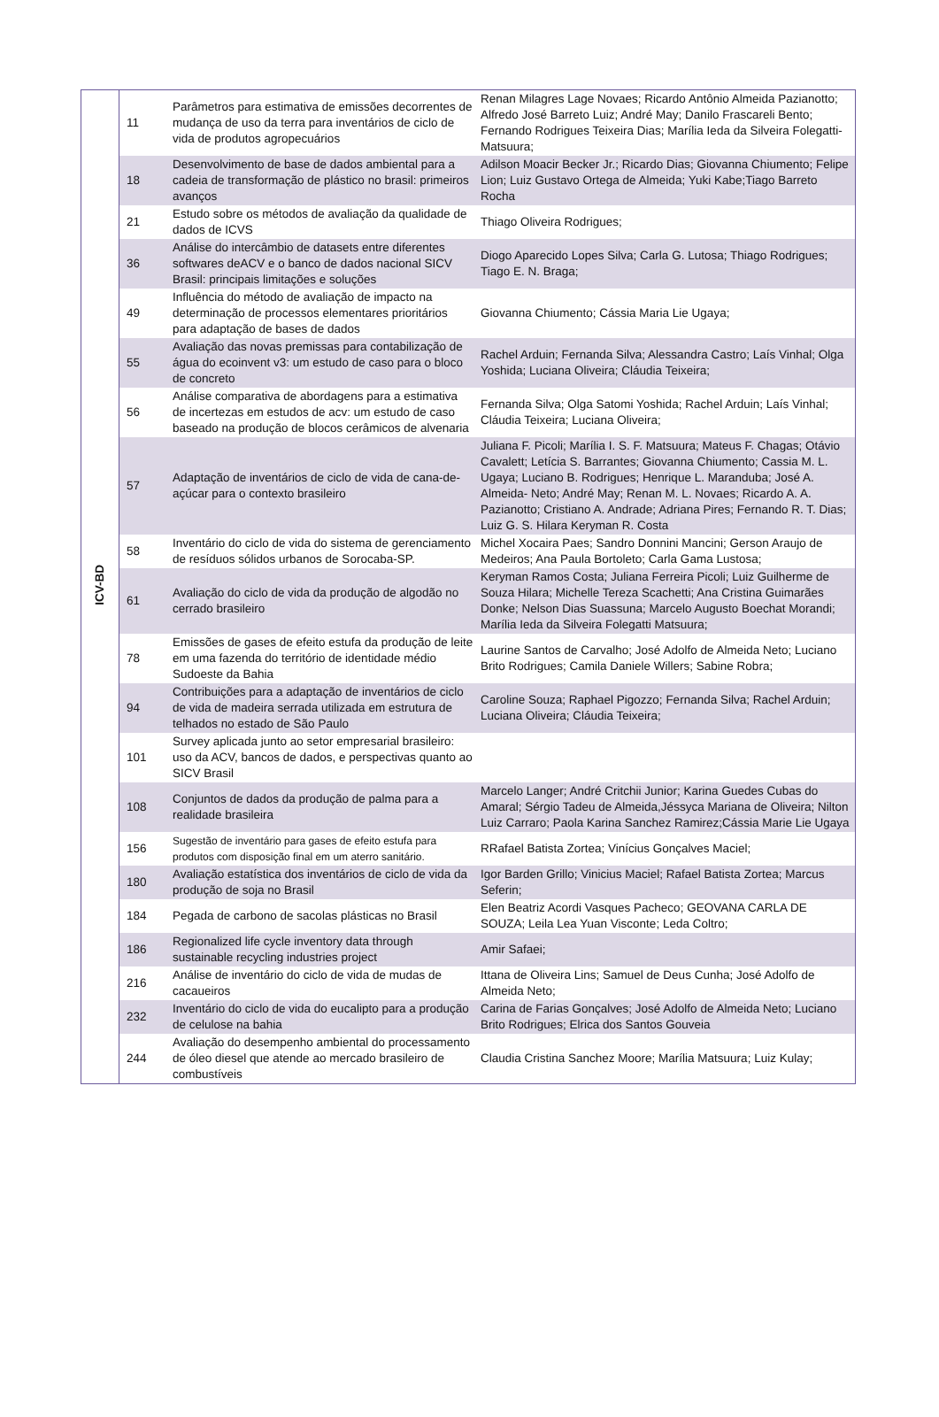| ICV-BD | 11 | Parâmetros para estimativa de emissões decorrentes de mudança de uso da terra para inventários de ciclo de vida de produtos agropecuários | Renan Milagres Lage Novaes; Ricardo Antônio Almeida Pazianotto; Alfredo José Barreto Luiz; André May; Danilo Frascareli Bento; Fernando Rodrigues Teixeira Dias; Marília Ieda da Silveira Folegatti-Matsuura; |
| | 18 | Desenvolvimento de base de dados ambiental para a cadeia de transformação de plástico no brasil: primeiros avanços | Adilson Moacir Becker Jr.; Ricardo Dias; Giovanna Chiumento; Felipe Lion; Luiz Gustavo Ortega de Almeida; Yuki Kabe;Tiago Barreto Rocha |
| | 21 | Estudo sobre os métodos de avaliação da qualidade de dados de ICVS | Thiago Oliveira Rodrigues; |
| | 36 | Análise do intercâmbio de datasets entre diferentes softwares deACV e o banco de dados nacional SICV Brasil: principais limitações e soluções | Diogo Aparecido Lopes Silva; Carla G. Lutosa; Thiago Rodrigues; Tiago E. N. Braga; |
| | 49 | Influência do método de avaliação de impacto na determinação de processos elementares prioritários para adaptação de bases de dados | Giovanna Chiumento; Cássia Maria Lie Ugaya; |
| | 55 | Avaliação das novas premissas para contabilização de água do ecoinvent v3: um estudo de caso para o bloco de concreto | Rachel Arduin; Fernanda Silva; Alessandra Castro; Laís Vinhal; Olga Yoshida; Luciana Oliveira; Cláudia Teixeira; |
| | 56 | Análise comparativa de abordagens para a estimativa de incertezas em estudos de acv: um estudo de caso baseado na produção de blocos cerâmicos de alvenaria | Fernanda Silva; Olga Satomi Yoshida; Rachel Arduin; Laís Vinhal; Cláudia Teixeira; Luciana Oliveira; |
| | 57 | Adaptação de inventários de ciclo de vida de cana-de-açúcar para o contexto brasileiro | Juliana F. Picoli; Marília I. S. F. Matsuura; Mateus F. Chagas; Otávio Cavalett; Letícia S. Barrantes; Giovanna Chiumento; Cassia M. L. Ugaya; Luciano B. Rodrigues; Henrique L. Maranduba; José A. Almeida- Neto; André May; Renan M. L. Novaes; Ricardo A. A. Pazianotto; Cristiano A. Andrade; Adriana Pires; Fernando R. T. Dias; Luiz G. S. Hilara Keryman R. Costa |
| | 58 | Inventário do ciclo de vida do sistema de gerenciamento de resíduos sólidos urbanos de Sorocaba-SP. | Michel Xocaira Paes; Sandro Donnini Mancini; Gerson Araujo de Medeiros; Ana Paula Bortoleto; Carla Gama Lustosa; |
| | 61 | Avaliação do ciclo de vida da produção de algodão no cerrado brasileiro | Keryman Ramos Costa; Juliana Ferreira Picoli; Luiz Guilherme de Souza Hilara; Michelle Tereza Scachetti; Ana Cristina Guimarães Donke; Nelson Dias Suassuna; Marcelo Augusto Boechat Morandi; Marília Ieda da Silveira Folegatti Matsuura; |
| | 78 | Emissões de gases de efeito estufa da produção de leite em uma fazenda do território de identidade médio Sudoeste da Bahia | Laurine Santos de Carvalho; José Adolfo de Almeida Neto; Luciano Brito Rodrigues; Camila Daniele Willers; Sabine Robra; |
| | 94 | Contribuições para a adaptação de inventários de ciclo de vida de madeira serrada utilizada em estrutura de telhados no estado de São Paulo | Caroline Souza; Raphael Pigozzo; Fernanda Silva; Rachel Arduin; Luciana Oliveira; Cláudia Teixeira; |
| | 101 | Survey aplicada junto ao setor empresarial brasileiro: uso da ACV, bancos de dados, e perspectivas quanto ao SICV Brasil | |
| | 108 | Conjuntos de dados da produção de palma para a realidade brasileira | Marcelo Langer; André Critchii Junior; Karina Guedes Cubas do Amaral; Sérgio Tadeu de Almeida,Jéssyca Mariana de Oliveira; Nilton Luiz Carraro; Paola Karina Sanchez Ramirez;Cássia Marie Lie Ugaya |
| | 156 | Sugestão de inventário para gases de efeito estufa para produtos com disposição final em um aterro sanitário. | RRafael Batista Zortea; Vinícius Gonçalves Maciel; |
| | 180 | Avaliação estatística dos inventários de ciclo de vida da produção de soja no Brasil | Igor Barden Grillo; Vinicius Maciel; Rafael Batista Zortea; Marcus Seferin; |
| | 184 | Pegada de carbono de sacolas plásticas no Brasil | Elen Beatriz Acordi Vasques Pacheco; GEOVANA CARLA DE SOUZA; Leila Lea Yuan Visconte; Leda Coltro; |
| | 186 | Regionalized life cycle inventory data through sustainable recycling industries project | Amir Safaei; |
| | 216 | Análise de inventário do ciclo de vida de mudas de cacaueiros | Ittana de Oliveira Lins; Samuel de Deus Cunha; José Adolfo de Almeida Neto; |
| | 232 | Inventário do ciclo de vida do eucalipto para a produção de celulose na bahia | Carina de Farias Gonçalves; José Adolfo de Almeida Neto; Luciano Brito Rodrigues; Elrica dos Santos Gouveia |
| | 244 | Avaliação do desempenho ambiental do processamento de óleo diesel que atende ao mercado brasileiro de combustíveis | Claudia Cristina Sanchez Moore; Marília Matsuura; Luiz Kulay; |